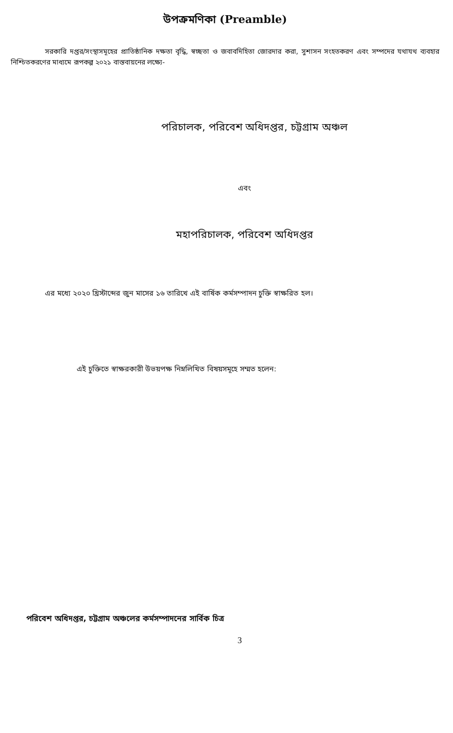উপক্রমণিকা (Preamble)
সরকারি দপ্তর/সংস্থাসমূহের প্রাতিষ্ঠানিক দক্ষতা বৃদ্ধি, স্বচ্ছতা ও জবাবদিহিতা জোরদার করা, সুশাসন সংহতকরণ এবং সম্পদের যথাযথ ব্যবহার নিশ্চিতকরণের মাধ্যমে রূপকল্প ২০২১ বাস্তবায়নের লক্ষ্যে-
পরিচালক, পরিবেশ অধিদপ্তর, চট্টগ্রাম অঞ্চল
এবং
মহাপরিচালক, পরিবেশ অধিদপ্তর
এর মধ্যে ২০২০ খ্রিস্টাব্দের জুন মাসের ১৬ তারিখে এই বার্ষিক কর্মসম্পাদন চুক্তি স্বাক্ষরিত হল।
এই চুক্তিতে স্বাক্ষরকারী উভয়পক্ষ নিম্নলিখিত বিষয়সমূহে সম্মত হলেন:
পরিবেশ অধিদপ্তর, চট্টগ্রাম অঞ্চলের কর্মসম্পাদনের সার্বিক চিত্র
3